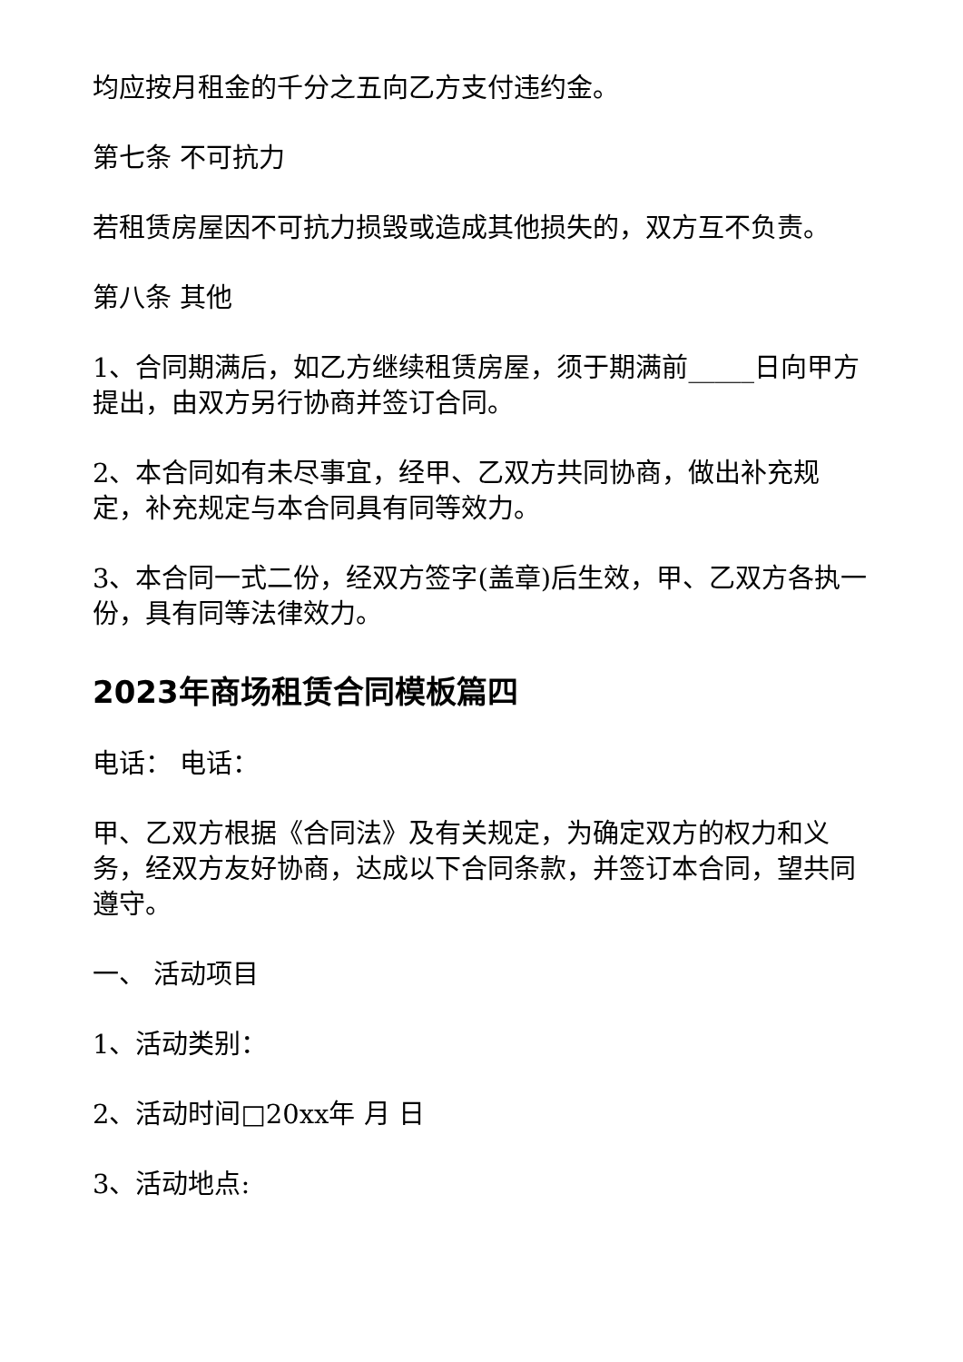均应按月租金的千分之五向乙方支付违约金。
第七条 不可抗力
若租赁房屋因不可抗力损毁或造成其他损失的，双方互不负责。
第八条 其他
1、合同期满后，如乙方继续租赁房屋，须于期满前_____日向甲方提出，由双方另行协商并签订合同。
2、本合同如有未尽事宜，经甲、乙双方共同协商，做出补充规定，补充规定与本合同具有同等效力。
3、本合同一式二份，经双方签字(盖章)后生效，甲、乙双方各执一份，具有同等法律效力。
2023年商场租赁合同模板篇四
电话： 电话：
甲、乙双方根据《合同法》及有关规定，为确定双方的权力和义务，经双方友好协商，达成以下合同条款，并签订本合同，望共同遵守。
一、 活动项目
1、活动类别：
2、活动时间□20xx年 月 日
3、活动地点: